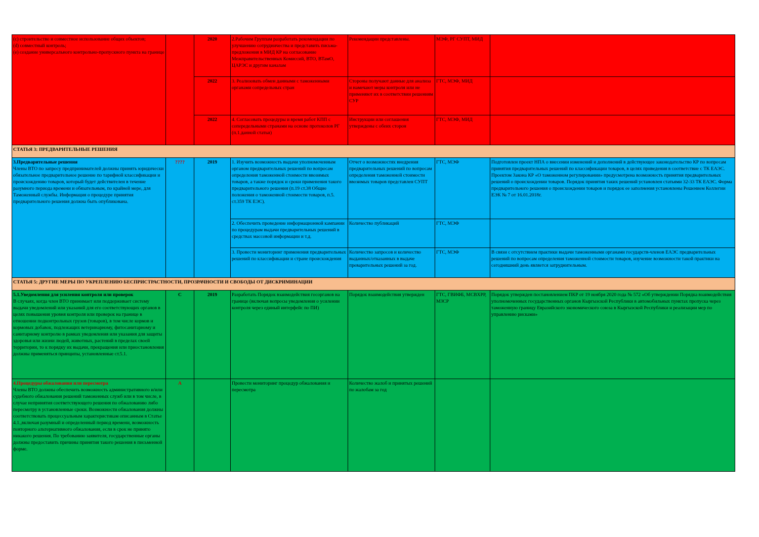| (c) строительство и совместное использование общих объектов; (d) совместный контроль; (e) создание универсального контрольно-пропускного пункта на границе | | 2020 | 2.Рабочим Группам разработать рекомендации по улучшению сотрудничества и представить письма-предложения в МИД КР на согласование Межправительственных Комиссий, ВТО, ВТамО, ЦАРЭС и другим каналам | Рекомендации представлены. | МЭФ, РГ СУПТ, МИД | |
| | | 2022 | 3. Реализовать обмен данными с таможенными органами сопредельных стран | Стороны получают данные для анализа и намечают меры контроля или не применяют их в соответствии решениям СУР | ГТС, МЭФ, МИД | |
| | | 2022 | 4. Согласовать процедуры и время работ КПП с сопередельными странами на основе протоколов РГ (п.1.данной статьи) | Инструкции или соглашения утверждены с обеих сторон | ГТС, МЭФ, МИД | |
| СТАТЬЯ 3: ПРЕДВАРИТЕЛЬНЫЕ РЕШЕНИЯ | | | | | | |
| 3.Предварительные решения Члены ВТО по запросу предпринимателей должны принять юридически обязательное предварительное решение по тарифной классификации и происхождению товаров, который будет действителен в течение разумного периода времени и обязательным, по крайней мере, для Таможенный службы. Информация о процедуре принятия предварительного решения должна быть опубликована. | ???? | 2019 | 1. Изучить возможность выдачи уполномоченным органом предварительных решений по вопросам определения таможенной стоимости ввозимых товаров, а также порядок и сроки применения такого предварительного решения (п.19 ст.38 Общие положения о таможенной стоимости товаров, п.5. ст.359 ТК ЕЭС). | Отчет о возможностях внедрения предварительных решений по вопросам определения таможенной стоимости ввозимых товаров представлен СУПТ | ГТС, МЭФ | Подготовлен проект НПА о внесении изменений и дополнений в действующее законодательство КР по вопросам принятия предварительных решений по классификации товаров, в целях приведения в соответствие с ТК ЕАЭС. Проектом Закона КР «О таможенном регулировании» предусмотрена возможность принятия предварительных решений о происхождении товаров. Порядок принятия таких решений установлен статьями 32-33 ТК ЕАЭС. Форма предварительного решения о происхождении товаров и порядок ее заполнения установлены Решением Коллегии ЕЭК № 7 от 16.01.2018г. |
| | | | 2. Обеспечить проведение информационной кампании по процедурам выдачи предварительных решений в средствах массовой информации и т.д. | Количество публикаций | ГТС, МЭФ | |
| | | | 3. Провести мониторинг применения предварительных решений по классификации и стране происхождения | Количество запросов и количество выданных/отказанных в выдаче преварительных решений за год. | ГТС, МЭФ | В связи с отсутствием практики выдачи таможенными органами государств-членов ЕАЭС предварительных решений по вопросам определения таможенной стоимости товаров, изучение возможности такой практики на сегодняшний день является затруднительным. |
| СТАТЬЯ 5: ДРУГИЕ МЕРЫ ПО УКРЕПЛЕНИЮ БЕСПРИСТРАСТНОСТИ, ПРОЗРАЧНОСТИ И СВОБОДЫ ОТ ДИСКРИМИНАЦИИ | | | | | | |
| 5.1.Уведомления для усиления контроля или проверок В случаях, когда член ВТО принимает или поддерживает систему выдачи уведомлений или указаний для его соответствующих органов в целях повышения уровня контроля или проверок на границе в отношении подконтрольных грузов (товаров), в том числе кормов и кормовых добавок, подлежащих ветеринарному, фитосанитарному и санитарному контролю в рамках уведомления или указания для защиты здоровья или жизни людей, животных, растений в пределах своей территории, то к порядку их выдачи, прекращения или приостановления должны применяться принципы, установленные ст.5.1. | C | 2019 | Разработать Порядок взаимодействия госорганов на границе (включая вопросы уведомления о усилении контроля через единый интерфейс по ПИ) | Порядок взаимодействия утвержден | ГТС, ГВИФБ, МСВХРР, МЗСР | Порядок утвержден постановлением ПКР от 19 ноября 2020 года № 572 «Об утверждении Порядка взаимодействия уполномоченных государственных органов Кыргызской Республики в автомобильных пунктах пропуска через таможенную границу Евразийского экономического союза в Кыргызской Республики и реализации мер по управлению рисками» |
| 4.Процедуры обжалования или пересмотра Члены ВТО должны обеспечить возможность административного и/или судебного обжалования решений таможенных служб или в том числе, в случае непринятия соответствующего решения по обжалованию либо пересмотру в установленные сроки. Возможности обжалования должны соответствовать процессуальным характеристикам описанным в Статье 4.1.,включая разумный и определенный период времени, возможность повторного альтернативного обжалования, если в срок не принято никакого решения. По требованию заявителя, государственные органы должны предоставить причины принятия такого решения в письменной форме. | A | | Провести мониторинг процедур обжалования и пересмотра | Количество жалоб и принятых решений по жалобам за год | | |